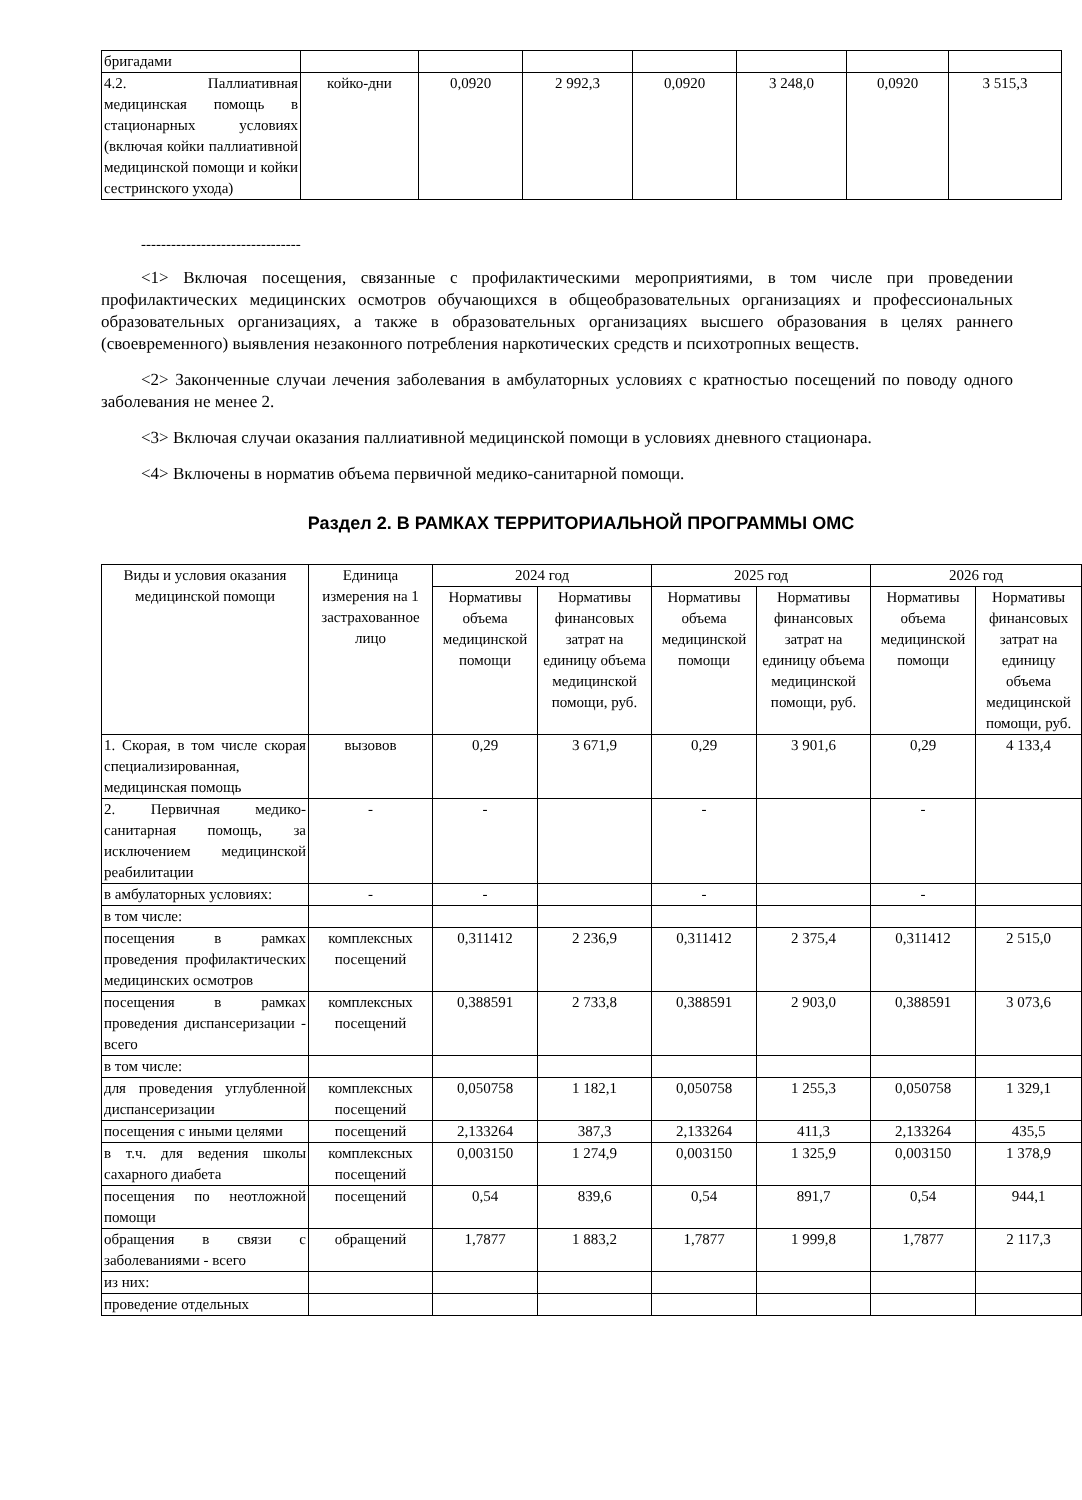| бригадами | | | | | | | |
| 4.2. Паллиативная медицинская помощь в стационарных условиях (включая койки паллиативной медицинской помощи и койки сестринского ухода) | койко-дни | 0,0920 | 2 992,3 | 0,0920 | 3 248,0 | 0,0920 | 3 515,3 |
--------------------------------
<1> Включая посещения, связанные с профилактическими мероприятиями, в том числе при проведении профилактических медицинских осмотров обучающихся в общеобразовательных организациях и профессиональных образовательных организациях, а также в образовательных организациях высшего образования в целях раннего (своевременного) выявления незаконного потребления наркотических средств и психотропных веществ.
<2> Законченные случаи лечения заболевания в амбулаторных условиях с кратностью посещений по поводу одного заболевания не менее 2.
<3> Включая случаи оказания паллиативной медицинской помощи в условиях дневного стационара.
<4> Включены в норматив объема первичной медико-санитарной помощи.
Раздел 2. В РАМКАХ ТЕРРИТОРИАЛЬНОЙ ПРОГРАММЫ ОМС
| Виды и условия оказания медицинской помощи | Единица измерения на 1 застрахованное лицо | 2024 год | | 2025 год | | 2026 год | |
| --- | --- | --- | --- | --- | --- | --- | --- |
| | | Нормативы объема медицинской помощи | Нормативы финансовых затрат на единицу объема медицинской помощи, руб. | Нормативы объема медицинской помощи | Нормативы финансовых затрат на единицу объема медицинской помощи, руб. | Нормативы объема медицинской помощи | Нормативы финансовых затрат на единицу объема медицинской помощи, руб. |
| 1. Скорая, в том числе скорая специализированная, медицинская помощь | вызовов | 0,29 | 3 671,9 | 0,29 | 3 901,6 | 0,29 | 4 133,4 |
| 2. Первичная медико-санитарная помощь, за исключением медицинской реабилитации | - | - | | - | | - | |
| в амбулаторных условиях: | - | - | | - | | - | |
| в том числе: | | | | | | | |
| посещения в рамках проведения профилактических медицинских осмотров | комплексных посещений | 0,311412 | 2 236,9 | 0,311412 | 2 375,4 | 0,311412 | 2 515,0 |
| посещения в рамках проведения диспансеризации - всего | комплексных посещений | 0,388591 | 2 733,8 | 0,388591 | 2 903,0 | 0,388591 | 3 073,6 |
| в том числе: | | | | | | | |
| для проведения углубленной диспансеризации | комплексных посещений | 0,050758 | 1 182,1 | 0,050758 | 1 255,3 | 0,050758 | 1 329,1 |
| посещения с иными целями | посещений | 2,133264 | 387,3 | 2,133264 | 411,3 | 2,133264 | 435,5 |
| в т.ч. для ведения школы сахарного диабета | комплексных посещений | 0,003150 | 1 274,9 | 0,003150 | 1 325,9 | 0,003150 | 1 378,9 |
| посещения по неотложной помощи | посещений | 0,54 | 839,6 | 0,54 | 891,7 | 0,54 | 944,1 |
| обращения в связи с заболеваниями - всего | обращений | 1,7877 | 1 883,2 | 1,7877 | 1 999,8 | 1,7877 | 2 117,3 |
| из них: | | | | | | | |
| проведение отдельных | | | | | | | |